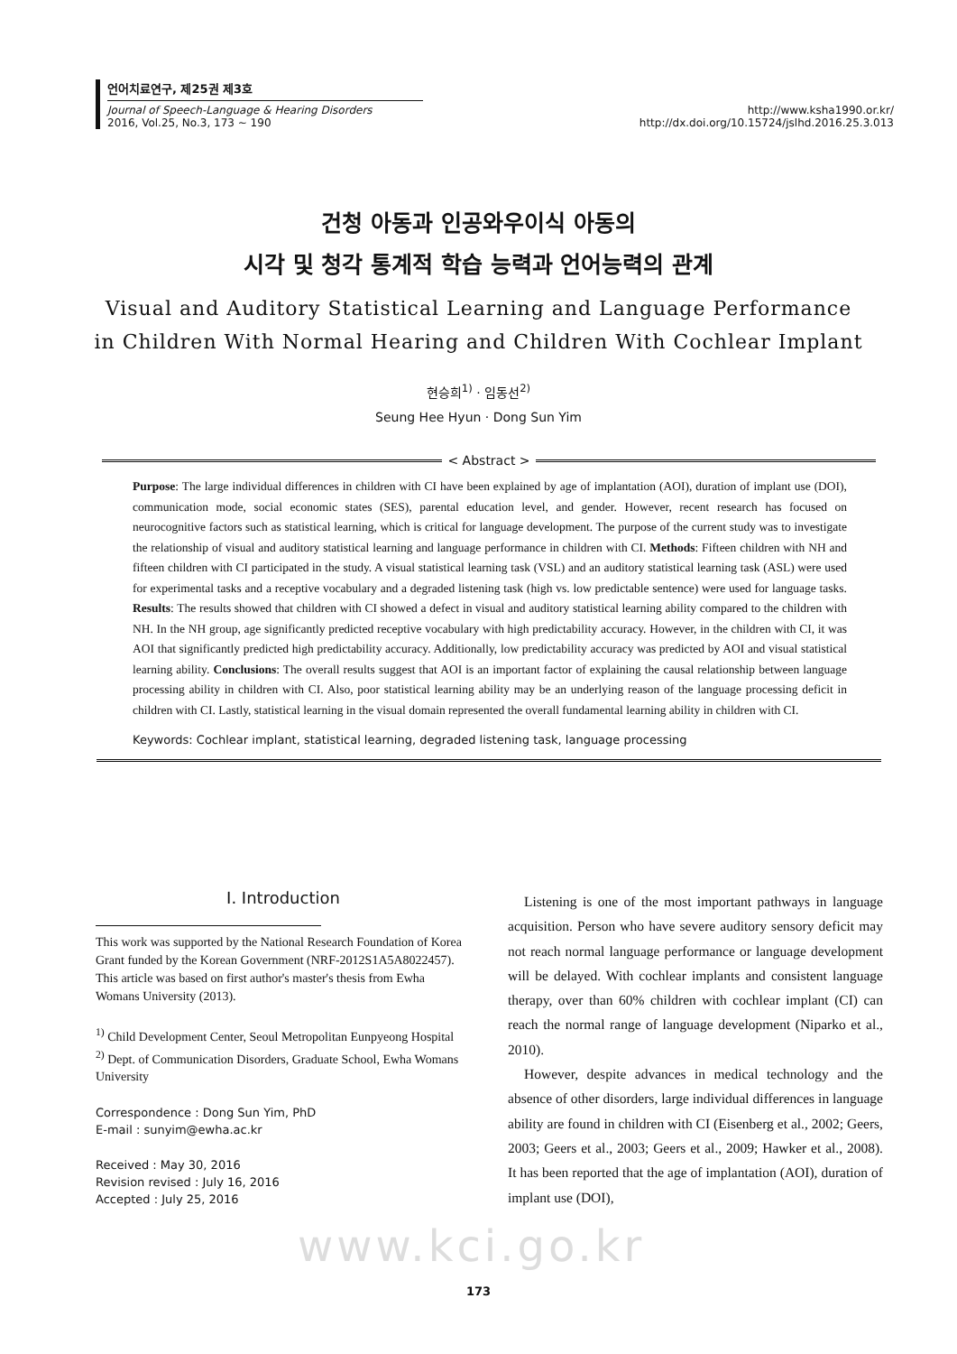언어치료연구, 제25권 제3호
Journal of Speech-Language & Hearing Disorders http://www.ksha1990.or.kr/
2016, Vol.25, No.3, 173 ~ 190 http://dx.doi.org/10.15724/jslhd.2016.25.3.013
건청 아동과 인공와우이식 아동의
시각 및 청각 통계적 학습 능력과 언어능력의 관계
Visual and Auditory Statistical Learning and Language Performance
in Children With Normal Hearing and Children With Cochlear Implant
현승희<sup>1)</sup> · 임동선<sup>2)</sup>
Seung Hee Hyun · Dong Sun Yim
< Abstract >
Purpose: The large individual differences in children with CI have been explained by age of implantation (AOI), duration of implant use (DOI), communication mode, social economic states (SES), parental education level, and gender. However, recent research has focused on neurocognitive factors such as statistical learning, which is critical for language development. The purpose of the current study was to investigate the relationship of visual and auditory statistical learning and language performance in children with CI. Methods: Fifteen children with NH and fifteen children with CI participated in the study. A visual statistical learning task (VSL) and an auditory statistical learning task (ASL) were used for experimental tasks and a receptive vocabulary and a degraded listening task (high vs. low predictable sentence) were used for language tasks. Results: The results showed that children with CI showed a defect in visual and auditory statistical learning ability compared to the children with NH. In the NH group, age significantly predicted receptive vocabulary with high predictability accuracy. However, in the children with CI, it was AOI that significantly predicted high predictability accuracy. Additionally, low predictability accuracy was predicted by AOI and visual statistical learning ability. Conclusions: The overall results suggest that AOI is an important factor of explaining the causal relationship between language processing ability in children with CI. Also, poor statistical learning ability may be an underlying reason of the language processing deficit in children with CI. Lastly, statistical learning in the visual domain represented the overall fundamental learning ability in children with CI.
Keywords: Cochlear implant, statistical learning, degraded listening task, language processing
Ⅰ. Introduction
This work was supported by the National Research Foundation of Korea Grant funded by the Korean Government (NRF-2012S1A5A8022457).
This article was based on first author's master's thesis from Ewha Womans University (2013).
<sup>1)</sup> Child Development Center, Seoul Metropolitan Eunpyeong Hospital
<sup>2)</sup> Dept. of Communication Disorders, Graduate School, Ewha Womans University
Correspondence : Dong Sun Yim, PhD
E-mail : sunyim@ewha.ac.kr
Received : May 30, 2016
Revision revised : July 16, 2016
Accepted : July 25, 2016
Listening is one of the most important pathways in language acquisition. Person who have severe auditory sensory deficit may not reach normal language performance or language development will be delayed. With cochlear implants and consistent language therapy, over than 60% children with cochlear implant (CI) can reach the normal range of language development (Niparko et al., 2010).
However, despite advances in medical technology and the absence of other disorders, large individual differences in language ability are found in children with CI (Eisenberg et al., 2002; Geers, 2003; Geers et al., 2003; Geers et al., 2009; Hawker et al., 2008). It has been reported that the age of implantation (AOI), duration of implant use (DOI),
www.kci.go.kr
173